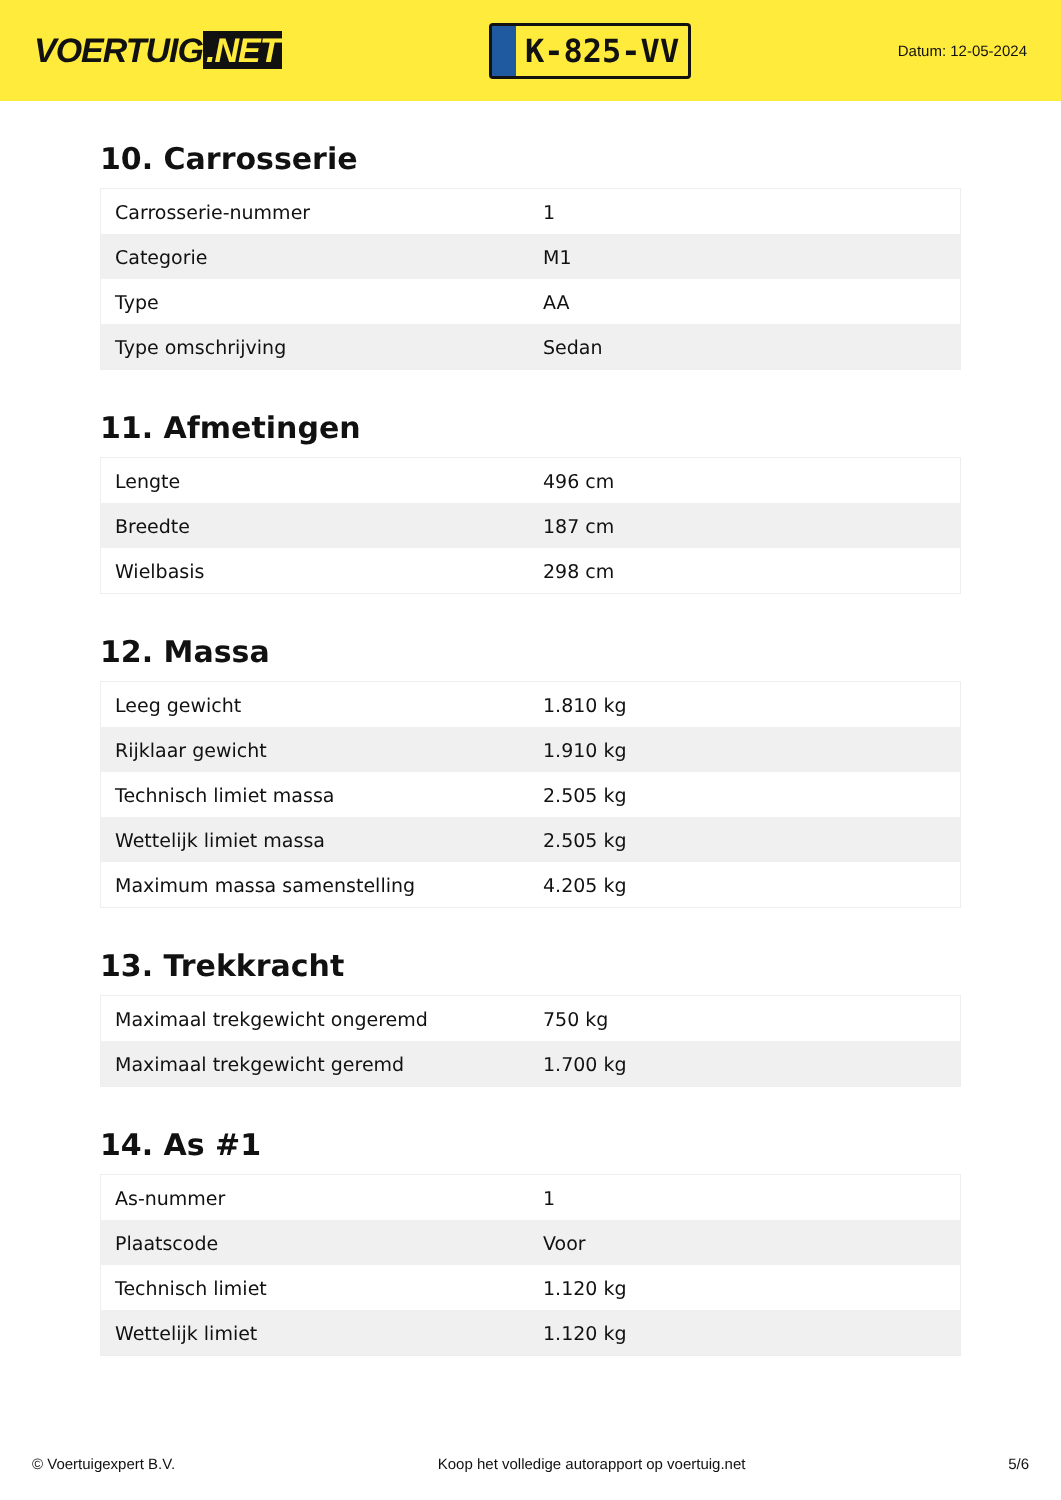VOERTUIG.NET
K-825-VV
Datum: 12-05-2024
10. Carrosserie
| Carrosserie-nummer | 1 |
| Categorie | M1 |
| Type | AA |
| Type omschrijving | Sedan |
11. Afmetingen
| Lengte | 496 cm |
| Breedte | 187 cm |
| Wielbasis | 298 cm |
12. Massa
| Leeg gewicht | 1.810 kg |
| Rijklaar gewicht | 1.910 kg |
| Technisch limiet massa | 2.505 kg |
| Wettelijk limiet massa | 2.505 kg |
| Maximum massa samenstelling | 4.205 kg |
13. Trekkracht
| Maximaal trekgewicht ongeremd | 750 kg |
| Maximaal trekgewicht geremd | 1.700 kg |
14. As #1
| As-nummer | 1 |
| Plaatscode | Voor |
| Technisch limiet | 1.120 kg |
| Wettelijk limiet | 1.120 kg |
© Voertuigexpert B.V. Koop het volledige autorapport op voertuig.net 5/6